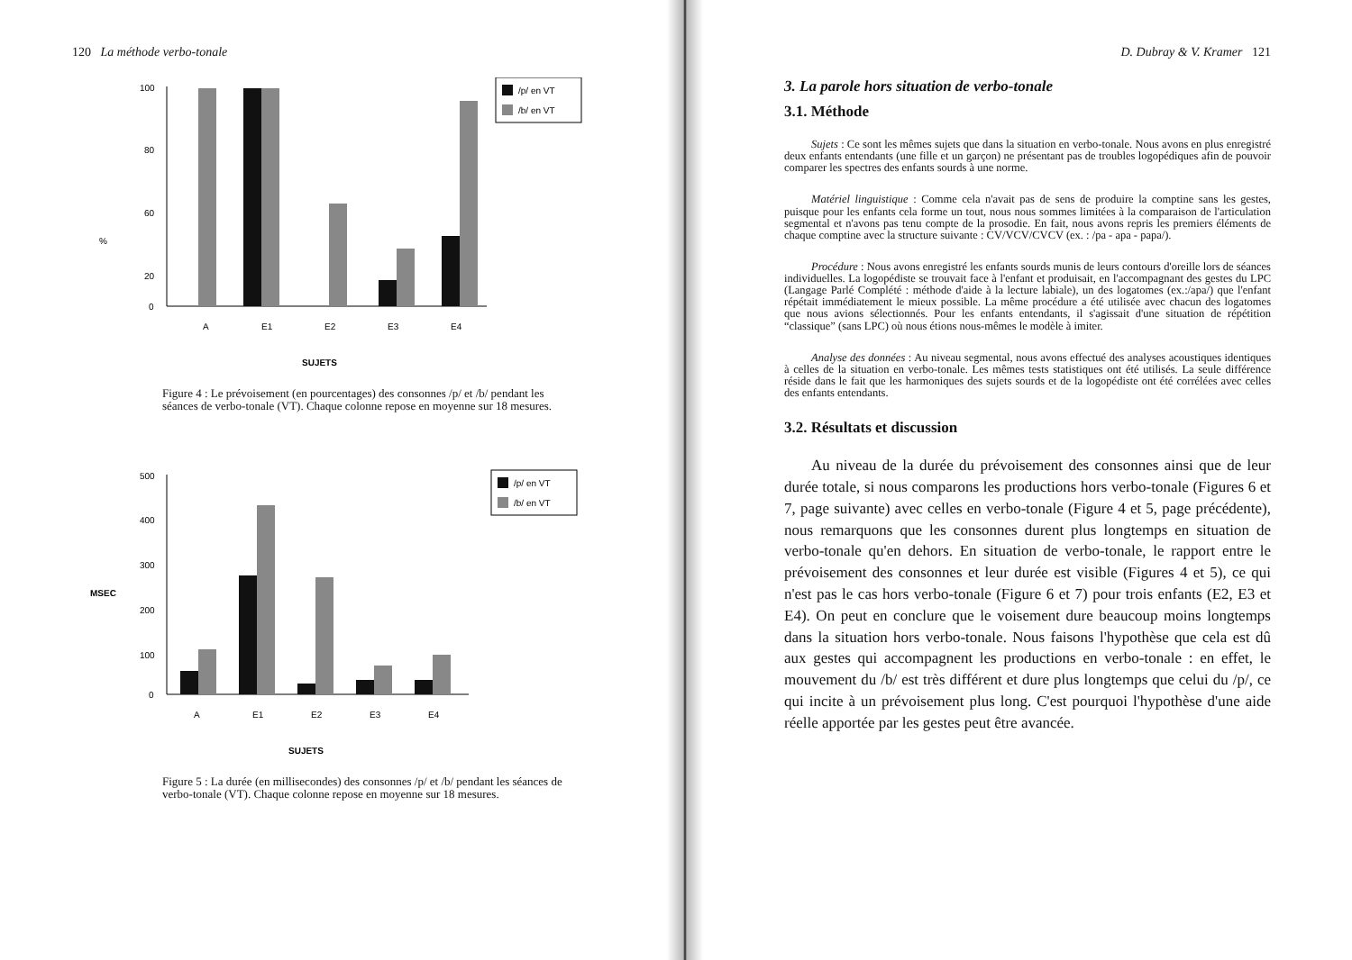120 La méthode verbo-tonale
100
80
60
%
20
0
A
E1
E2
E3
E4
SUJETS
/p/ en VT
/b/ en VT
Figure 4 : Le prévoisement (en pourcentages) des consonnes /p/ et /b/ pendant les séances de verbo-tonale (VT). Chaque colonne repose en moyenne sur 18 mesures.
500
400
300
MSEC
200
100
0
A
E1
E2
E3
E4
SUJETS
/p/ en VT
/b/ en VT
Figure 5 : La durée (en millisecondes) des consonnes /p/ et /b/ pendant les séances de verbo-tonale (VT). Chaque colonne repose en moyenne sur 18 mesures.
D. Dubray & V. Kramer 121
3. La parole hors situation de verbo-tonale
3.1. Méthode
Sujets : Ce sont les mêmes sujets que dans la situation en verbo-tonale. Nous avons en plus enregistré deux enfants entendants (une fille et un garçon) ne présentant pas de troubles logopédiques afin de pouvoir comparer les spectres des enfants sourds à une norme.
Matériel linguistique : Comme cela n'avait pas de sens de produire la comptine sans les gestes, puisque pour les enfants cela forme un tout, nous nous sommes limitées à la comparaison de l'articulation segmental et n'avons pas tenu compte de la prosodie. En fait, nous avons repris les premiers éléments de chaque comptine avec la structure suivante : CV/VCV/CVCV (ex. : /pa - apa - papa/).
Procédure : Nous avons enregistré les enfants sourds munis de leurs contours d'oreille lors de séances individuelles. La logopédiste se trouvait face à l'enfant et produisait, en l'accompagnant des gestes du LPC (Langage Parlé Complété : méthode d'aide à la lecture labiale), un des logatomes (ex.:/apa/) que l'enfant répétait immédiatement le mieux possible. La même procédure a été utilisée avec chacun des logatomes que nous avions sélectionnés. Pour les enfants entendants, il s'agissait d'une situation de répétition “classique” (sans LPC) où nous étions nous-mêmes le modèle à imiter.
Analyse des données : Au niveau segmental, nous avons effectué des analyses acoustiques identiques à celles de la situation en verbo-tonale. Les mêmes tests statistiques ont été utilisés. La seule différence réside dans le fait que les harmoniques des sujets sourds et de la logopédiste ont été corrélées avec celles des enfants entendants.
3.2. Résultats et discussion
Au niveau de la durée du prévoisement des consonnes ainsi que de leur durée totale, si nous comparons les productions hors verbo-tonale (Figures 6 et 7, page suivante) avec celles en verbo-tonale (Figure 4 et 5, page précédente), nous remarquons que les consonnes durent plus longtemps en situation de verbo-tonale qu'en dehors. En situation de verbo-tonale, le rapport entre le prévoisement des consonnes et leur durée est visible (Figures 4 et 5), ce qui n'est pas le cas hors verbo-tonale (Figure 6 et 7) pour trois enfants (E2, E3 et E4). On peut en conclure que le voisement dure beaucoup moins longtemps dans la situation hors verbo-tonale. Nous faisons l'hypothèse que cela est dû aux gestes qui accompagnent les productions en verbo-tonale : en effet, le mouvement du /b/ est très différent et dure plus longtemps que celui du /p/, ce qui incite à un prévoisement plus long. C'est pourquoi l'hypothèse d'une aide réelle apportée par les gestes peut être avancée.